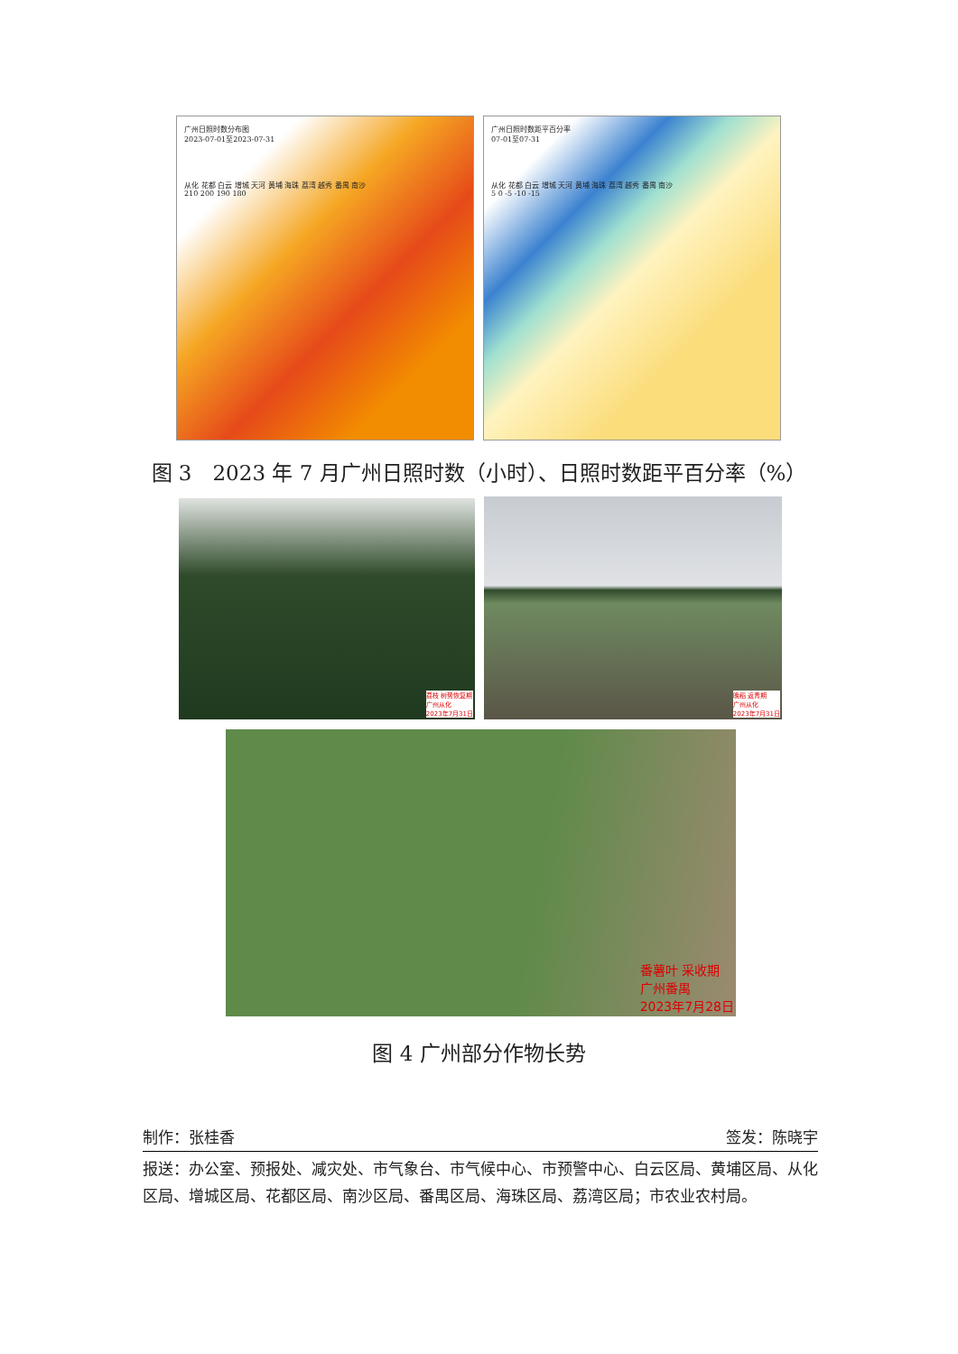广州日照时数分布图
2023-07-01至2023-07-31
从化 花都 白云 增城 天河 黄埔 海珠 荔湾 越秀 番禺 南沙
210 200 190 180
广州日照时数距平百分率
07-01至07-31
从化 花都 白云 增城 天河 黄埔 海珠 荔湾 越秀 番禺 南沙
5 0 -5 -10 -15
图 3　2023 年 7 月广州日照时数（小时）、日照时数距平百分率（%）
荔枝 树势恢复期
广州从化
2023年7月31日
晚稻 返青期
广州从化
2023年7月31日
番薯叶 采收期
广州番禺
2023年7月28日
图 4 广州部分作物长势
制作：张桂香 签发：陈晓宇
报送：办公室、预报处、减灾处、市气象台、市气候中心、市预警中心、白云区局、黄埔区局、从化区局、增城区局、花都区局、南沙区局、番禺区局、海珠区局、荔湾区局；市农业农村局。